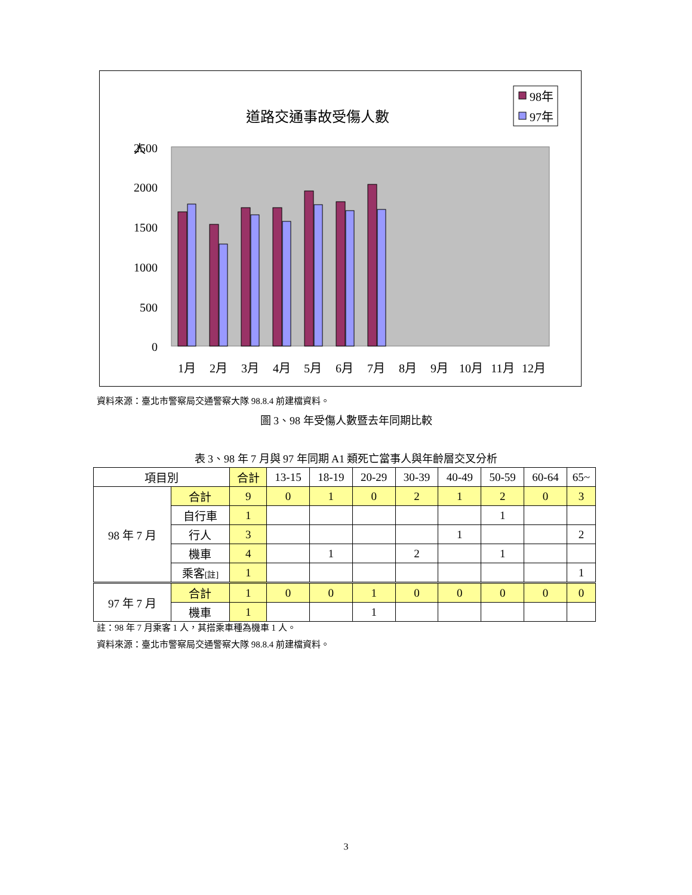道路交通事故受傷人數
人
98年
97年
2500
2000
1500
1000
500
0
1月
2月
3月
4月
5月
6月
7月
8月
9月
10月
11月
12月
資料來源：臺北市警察局交通警察大隊 98.8.4 前建檔資料。
圖 3、98 年受傷人數暨去年同期比較
表 3、98 年 7 月與 97 年同期 A1 類死亡當事人與年齡層交叉分析
| 項目別 | | 合計 | 13-15 | 18-19 | 20-29 | 30-39 | 40-49 | 50-59 | 60-64 | 65~ |
| --- | --- | --- | --- | --- | --- | --- | --- | --- | --- | --- |
| 98 年 7 月 | 合計 | 9 | 0 | 1 | 0 | 2 | 1 | 2 | 0 | 3 |
| | 自行車 | 1 | | | | | | 1 | | |
| | 行人 | 3 | | | | | 1 | | | 2 |
| | 機車 | 4 | | 1 | | 2 | | 1 | | |
| | 乘客 [註] | 1 | | | | | | | | 1 |
| 97 年 7 月 | 合計 | 1 | 0 | 0 | 1 | 0 | 0 | 0 | 0 | 0 |
| | 機車 | 1 | | | 1 | | | | | |
註：98 年 7 月乘客 1 人，其搭乘車種為機車 1 人。
資料來源：臺北市警察局交通警察大隊 98.8.4 前建檔資料。
3